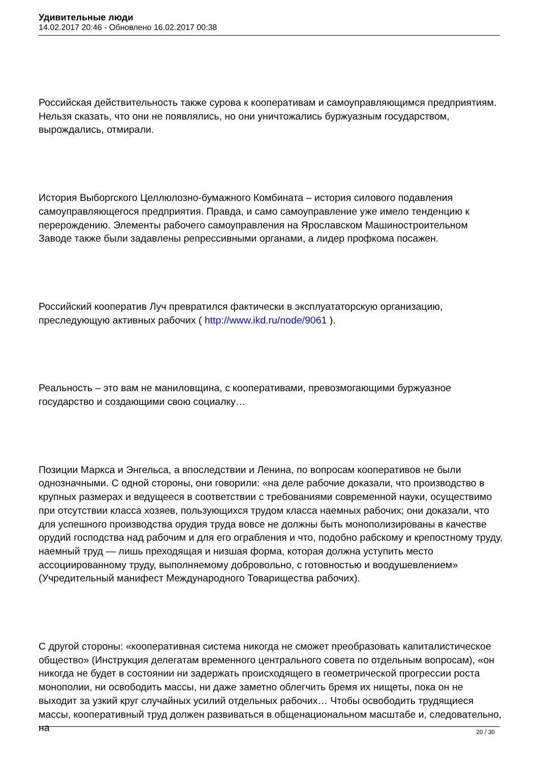Удивительные люди
14.02.2017 20:46 - Обновлено 16.02.2017 00:38
Российская действительность также сурова к кооперативам и самоуправляющимся предприятиям. Нельзя сказать, что они не появлялись, но они уничтожались буржуазным государством, вырождались, отмирали.
История Выборгского Целлюлозно-бумажного Комбината – история силового подавления самоуправляющегося предприятия. Правда, и само самоуправление уже имело тенденцию к перерождению. Элементы рабочего самоуправления на Ярославском Машиностроительном Заводе также были задавлены репрессивными органами, а лидер профкома посажен.
Российский кооператив Луч превратился фактически в эксплуататорскую организацию, преследующую активных рабочих ( http://www.ikd.ru/node/9061 ).
Реальность – это вам не маниловщина, с кооперативами, превозмогающими буржуазное государство и создающими свою социалку…
Позиции Маркса и Энгельса, а впоследствии и Ленина, по вопросам кооперативов не были однозначными. С одной стороны, они говорили: «на деле рабочие доказали, что производство в крупных размерах и ведущееся в соответствии с требованиями современной науки, осуществимо при отсутствии класса хозяев, пользующихся трудом класса наемных рабочих; они доказали, что для успешного производства орудия труда вовсе не должны быть монополизированы в качестве орудий господства над рабочим и для его ограбления и что, подобно рабскому и крепостному труду, наемный труд — лишь преходящая и низшая форма, которая должна уступить место ассоциированному труду, выполняемому добровольно, с готовностью и воодушевлением» (Учредительный манифест Международного Товарищества рабочих).
С другой стороны: «кооперативная система никогда не сможет преобразовать капиталистическое общество» (Инструкция делегатам временного центрального совета по отдельным вопросам), «он никогда не будет в состоянии ни задержать происходящего в геометрической прогрессии роста монополии, ни освободить массы, ни даже заметно облегчить бремя их нищеты, пока он не выходит за узкий круг случайных усилий отдельных рабочих… Чтобы освободить трудящиеся массы, кооперативный труд должен развиваться в общенациональном масштабе и, следовательно, на
20 / 30